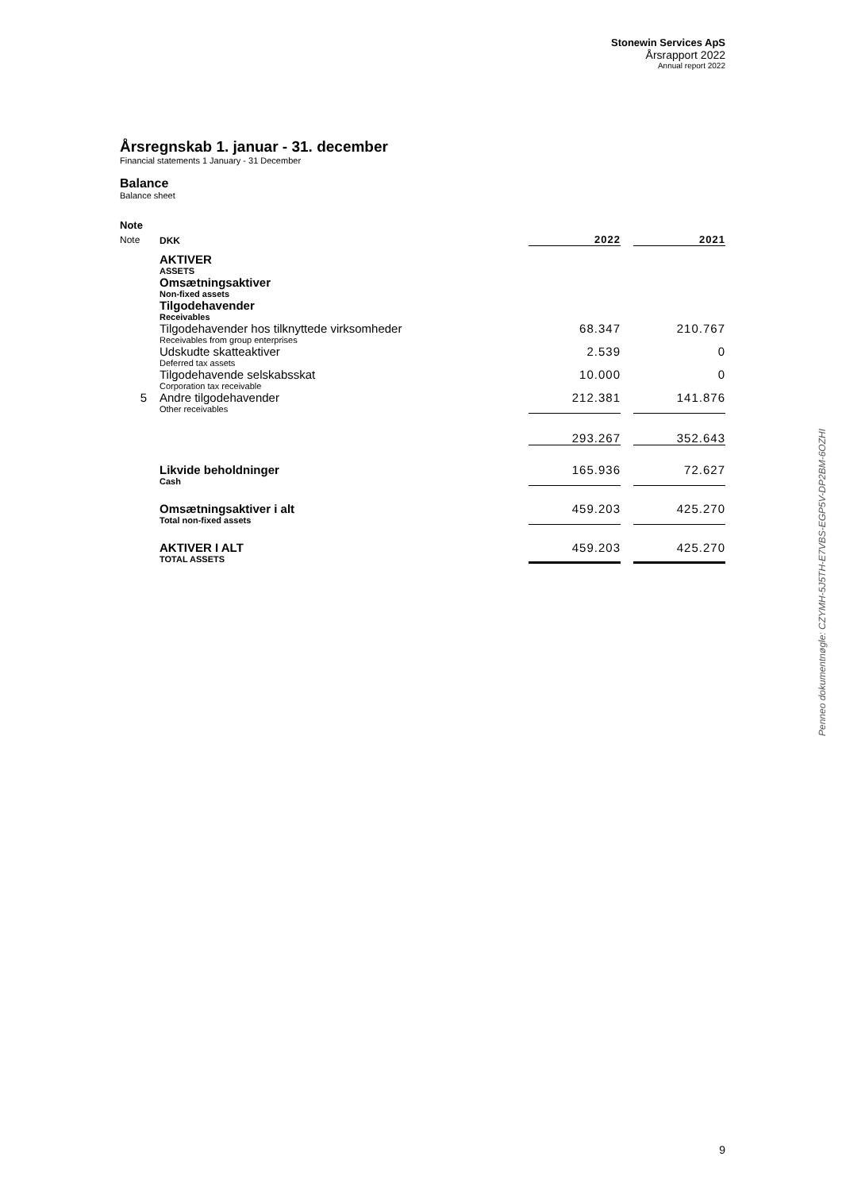Stonewin Services ApS
Årsrapport 2022
Annual report 2022
Årsregnskab 1. januar - 31. december
Financial statements 1 January - 31 December
Balance
Balance sheet
| Note Note | DKK | 2022 | | 2021 |
| | AKTIVER ASSETS Omsætningsaktiver Non-fixed assets Tilgodehavender Receivables | | | |
| | Tilgodehavender hos tilknyttede virksomheder Receivables from group enterprises | 68.347 | | 210.767 |
| | Udskudte skatteaktiver Deferred tax assets | 2.539 | | 0 |
| | Tilgodehavende selskabsskat Corporation tax receivable | 10.000 | | 0 |
| 5 | Andre tilgodehavender Other receivables | 212.381 | | 141.876 |
| | | 293.267 | | 352.643 |
| | Likvide beholdninger Cash | 165.936 | | 72.627 |
| | Omsætningsaktiver i alt Total non-fixed assets | 459.203 | | 425.270 |
| | AKTIVER I ALT TOTAL ASSETS | 459.203 | | 425.270 |
Penneo dokumentnøgle: CZYMH-5J5TH-E7VBS-EGP5V-DP2BM-6OZHI
9